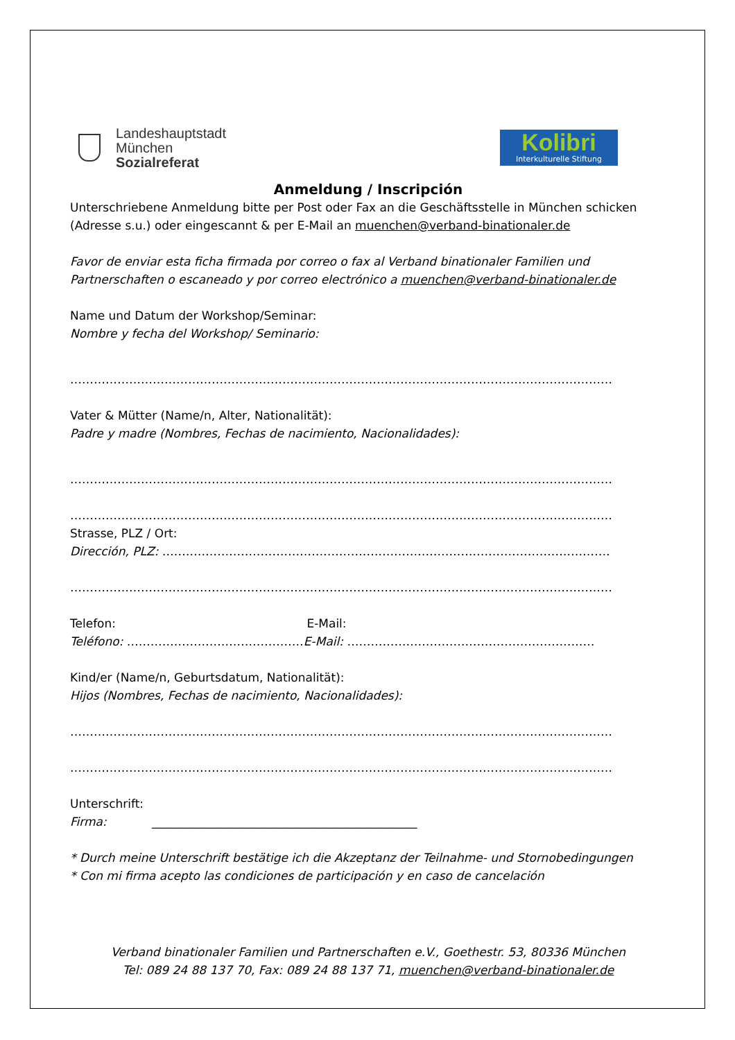Landeshauptstadt
München
Sozialreferat
Kolibri
Interkulturelle Stiftung
Anmeldung / Inscripción
Unterschriebene Anmeldung bitte per Post oder Fax an die Geschäftsstelle in München schicken (Adresse s.u.) oder eingescannt & per E-Mail an muenchen@verband-binationaler.de
Favor de enviar esta ficha firmada por correo o fax al Verband binationaler Familien und Partnerschaften o escaneado y por correo electrónico a muenchen@verband-binationaler.de
Name und Datum der Workshop/Seminar:
Nombre y fecha del Workshop/ Seminario:
…………………………………………………………………………………………………………………………
Vater & Mütter (Name/n, Alter, Nationalität):
Padre y madre (Nombres, Fechas de nacimiento, Nacionalidades):
…………………………………………………………………………………………………………………………
…………………………………………………………………………………………………………………………
Strasse, PLZ / Ort:
Dirección, PLZ: ……………………………………………………………………………………………………
…………………………………………………………………………………………………………………………
Telefon: E-Mail:
Teléfono: ………………………………………E-Mail: ………………………………………………………
Kind/er (Name/n, Geburtsdatum, Nationalität):
Hijos (Nombres, Fechas de nacimiento, Nacionalidades):
…………………………………………………………………………………………………………………………
…………………………………………………………………………………………………………………………
Unterschrift:
Firma: _____________________________________________
* Durch meine Unterschrift bestätige ich die Akzeptanz der Teilnahme- und Stornobedingungen
* Con mi firma acepto las condiciones de participación y en caso de cancelación
Verband binationaler Familien und Partnerschaften e.V., Goethestr. 53, 80336 München
Tel: 089 24 88 137 70, Fax: 089 24 88 137 71, muenchen@verband-binationaler.de